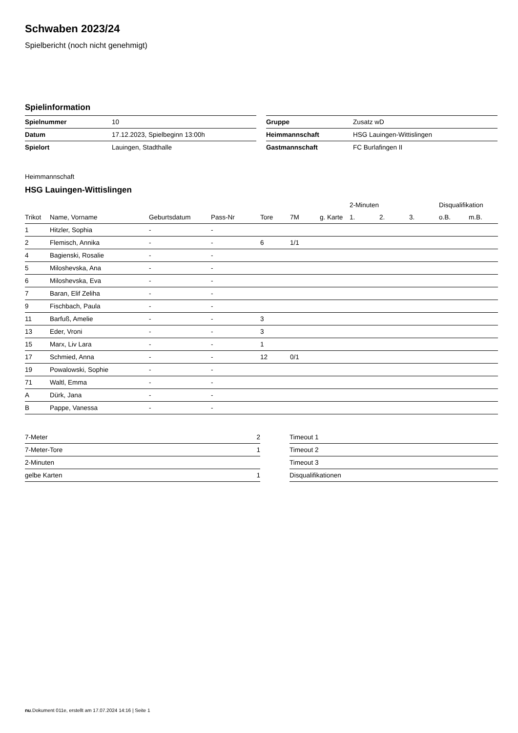Schwaben 2023/24
Spielbericht (noch nicht genehmigt)
Spielinformation
| Spielnummer | 10 |
| Datum | 17.12.2023, Spielbeginn 13:00h |
| Spielort | Lauingen, Stadthalle |
| Gruppe | Zusatz wD |
| Heimmannschaft | HSG Lauingen-Wittislingen |
| Gastmannschaft | FC Burlafingen II |
Heimmannschaft
HSG Lauingen-Wittislingen
| | | | | | | | 2-Minuten | | | Disqualifikation | |
| --- | --- | --- | --- | --- | --- | --- | --- | --- | --- | --- | --- |
| Trikot | Name, Vorname | Geburtsdatum | Pass-Nr | Tore | 7M | g. Karte | 1. | 2. | 3. | o.B. | m.B. |
| 1 | Hitzler, Sophia | - | - | | | | | | | | |
| 2 | Flemisch, Annika | - | - | 6 | 1/1 | | | | | | |
| 4 | Bagienski, Rosalie | - | - | | | | | | | | |
| 5 | Miloshevska, Ana | - | - | | | | | | | | |
| 6 | Miloshevska, Eva | - | - | | | | | | | | |
| 7 | Baran, Elif Zeliha | - | - | | | | | | | | |
| 9 | Fischbach, Paula | - | - | | | | | | | | |
| 11 | Barfuß, Amelie | - | - | 3 | | | | | | | |
| 13 | Eder, Vroni | - | - | 3 | | | | | | | |
| 15 | Marx, Liv Lara | - | - | 1 | | | | | | | |
| 17 | Schmied, Anna | - | - | 12 | 0/1 | | | | | | |
| 19 | Powalowski, Sophie | - | - | | | | | | | | |
| 71 | Waltl, Emma | - | - | | | | | | | | |
| A | Dürk, Jana | - | - | | | | | | | | |
| B | Pappe, Vanessa | - | - | | | | | | | | |
| 7-Meter | 2 |
| 7-Meter-Tore | 1 |
| 2-Minuten | |
| gelbe Karten | 1 |
| Timeout 1 |
| Timeout 2 |
| Timeout 3 |
| Disqualifikationen |
nu.Dokument 011e, erstellt am 17.07.2024 14:16 | Seite 1